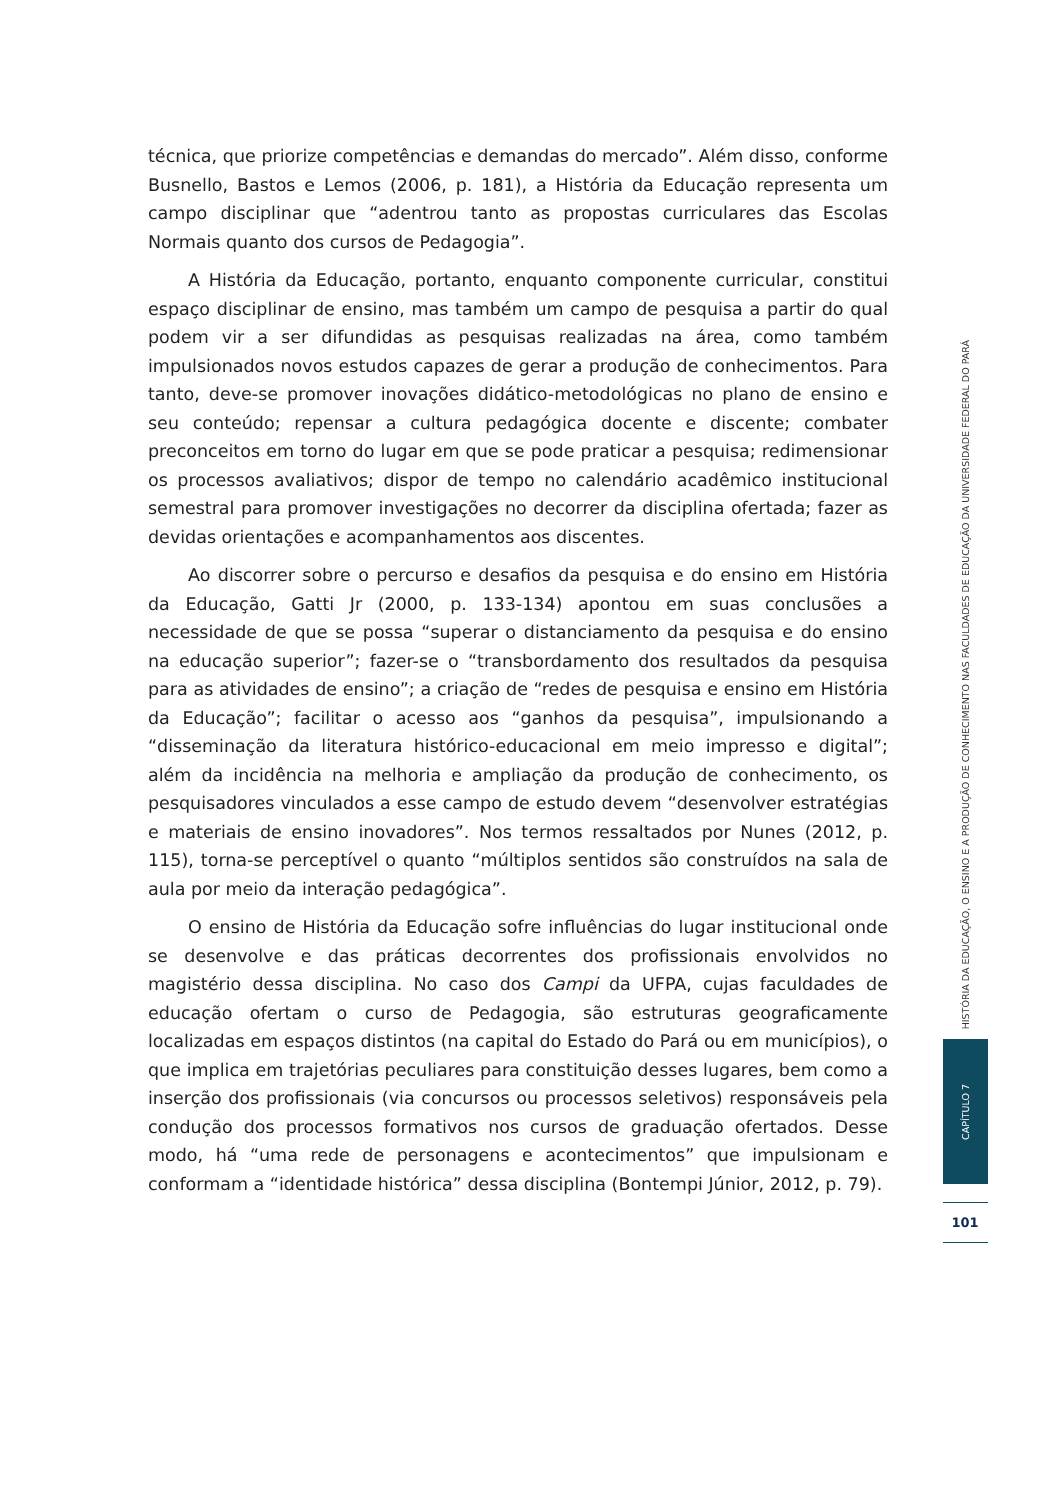técnica, que priorize competências e demandas do mercado”. Além disso, conforme Busnello, Bastos e Lemos (2006, p. 181), a História da Educação representa um campo disciplinar que “adentrou tanto as propostas curriculares das Escolas Normais quanto dos cursos de Pedagogia”.
A História da Educação, portanto, enquanto componente curricular, constitui espaço disciplinar de ensino, mas também um campo de pesquisa a partir do qual podem vir a ser difundidas as pesquisas realizadas na área, como também impulsionados novos estudos capazes de gerar a produção de conhecimentos. Para tanto, deve-se promover inovações didático-metodológicas no plano de ensino e seu conteúdo; repensar a cultura pedagógica docente e discente; combater preconceitos em torno do lugar em que se pode praticar a pesquisa; redimensionar os processos avaliativos; dispor de tempo no calendário acadêmico institucional semestral para promover investigações no decorrer da disciplina ofertada; fazer as devidas orientações e acompanhamentos aos discentes.
Ao discorrer sobre o percurso e desafios da pesquisa e do ensino em História da Educação, Gatti Jr (2000, p. 133-134) apontou em suas conclusões a necessidade de que se possa “superar o distanciamento da pesquisa e do ensino na educação superior”; fazer-se o “transbordamento dos resultados da pesquisa para as atividades de ensino”; a criação de “redes de pesquisa e ensino em História da Educação”; facilitar o acesso aos “ganhos da pesquisa”, impulsionando a “disseminação da literatura histórico-educacional em meio impresso e digital”; além da incidência na melhoria e ampliação da produção de conhecimento, os pesquisadores vinculados a esse campo de estudo devem “desenvolver estratégias e materiais de ensino inovadores”. Nos termos ressaltados por Nunes (2012, p. 115), torna-se perceptível o quanto “múltiplos sentidos são construídos na sala de aula por meio da interação pedagógica”.
O ensino de História da Educação sofre influências do lugar institucional onde se desenvolve e das práticas decorrentes dos profissionais envolvidos no magistério dessa disciplina. No caso dos Campi da UFPA, cujas faculdades de educação ofertam o curso de Pedagogia, são estruturas geograficamente localizadas em espaços distintos (na capital do Estado do Pará ou em municípios), o que implica em trajetórias peculiares para constituição desses lugares, bem como a inserção dos profissionais (via concursos ou processos seletivos) responsáveis pela condução dos processos formativos nos cursos de graduação ofertados. Desse modo, há “uma rede de personagens e acontecimentos” que impulsionam e conformam a “identidade histórica” dessa disciplina (Bontempi Júnior, 2012, p. 79).
HISTÓRIA DA EDUCAÇÃO, O ENSINO E A PRODUÇÃO DE CONHECIMENTO NAS FACULDADES DE EDUCAÇÃO DA UNIVERSIDADE FEDERAL DO PARÁ
CAPÍTULO 7
101